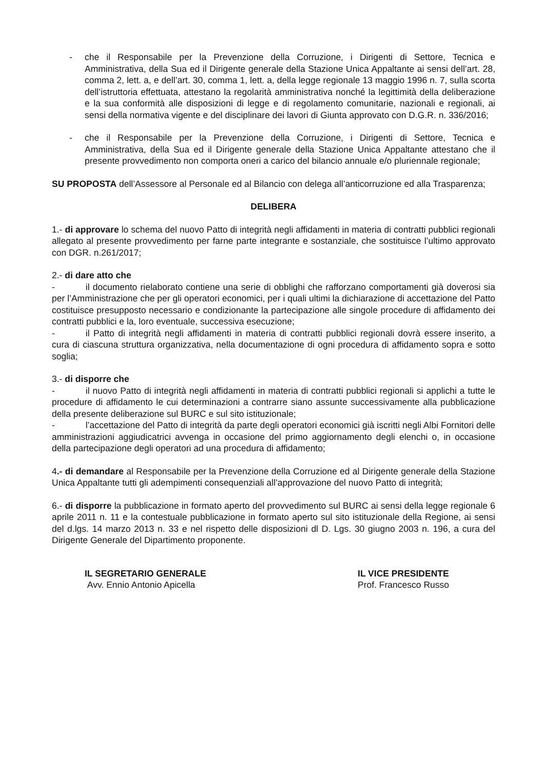- che il Responsabile per la Prevenzione della Corruzione, i Dirigenti di Settore, Tecnica e Amministrativa, della Sua ed il Dirigente generale della Stazione Unica Appaltante ai sensi dell’art. 28, comma 2, lett. a, e dell’art. 30, comma 1, lett. a, della legge regionale 13 maggio 1996 n. 7, sulla scorta dell’istruttoria effettuata, attestano la regolarità amministrativa nonché la legittimità della deliberazione e la sua conformità alle disposizioni di legge e di regolamento comunitarie, nazionali e regionali, ai sensi della normativa vigente e del disciplinare dei lavori di Giunta approvato con D.G.R. n. 336/2016;
- che il Responsabile per la Prevenzione della Corruzione, i Dirigenti di Settore, Tecnica e Amministrativa, della Sua ed il Dirigente generale della Stazione Unica Appaltante attestano che il presente provvedimento non comporta oneri a carico del bilancio annuale e/o pluriennale regionale;
SU PROPOSTA dell’Assessore al Personale ed al Bilancio con delega all’anticorruzione ed alla Trasparenza;
DELIBERA
1.- di approvare lo schema del nuovo Patto di integrità negli affidamenti in materia di contratti pubblici regionali allegato al presente provvedimento per farne parte integrante e sostanziale, che sostituisce l’ultimo approvato con DGR. n.261/2017;
2.- di dare atto che
- il documento rielaborato contiene una serie di obblighi che rafforzano comportamenti già doverosi sia per l’Amministrazione che per gli operatori economici, per i quali ultimi la dichiarazione di accettazione del Patto costituisce presupposto necessario e condizionante la partecipazione alle singole procedure di affidamento dei contratti pubblici e la, loro eventuale, successiva esecuzione;
- il Patto di integrità negli affidamenti in materia di contratti pubblici regionali dovrà essere inserito, a cura di ciascuna struttura organizzativa, nella documentazione di ogni procedura di affidamento sopra e sotto soglia;
3.- di disporre che
- il nuovo Patto di integrità negli affidamenti in materia di contratti pubblici regionali si applichi a tutte le procedure di affidamento le cui determinazioni a contrarre siano assunte successivamente alla pubblicazione della presente deliberazione sul BURC e sul sito istituzionale;
- l’accettazione del Patto di integrità da parte degli operatori economici già iscritti negli Albi Fornitori delle amministrazioni aggiudicatrici avvenga in occasione del primo aggiornamento degli elenchi o, in occasione della partecipazione degli operatori ad una procedura di affidamento;
4.- di demandare al Responsabile per la Prevenzione della Corruzione ed al Dirigente generale della Stazione Unica Appaltante tutti gli adempimenti consequenziali all’approvazione del nuovo Patto di integrità;
6.- di disporre la pubblicazione in formato aperto del provvedimento sul BURC ai sensi della legge regionale 6 aprile 2011 n. 11 e la contestuale pubblicazione in formato aperto sul sito istituzionale della Regione, ai sensi del d.lgs. 14 marzo 2013 n. 33 e nel rispetto delle disposizioni dl D. Lgs. 30 giugno 2003 n. 196, a cura del Dirigente Generale del Dipartimento proponente.
IL SEGRETARIO GENERALE
Avv. Ennio Antonio Apicella
IL VICE PRESIDENTE
Prof. Francesco Russo